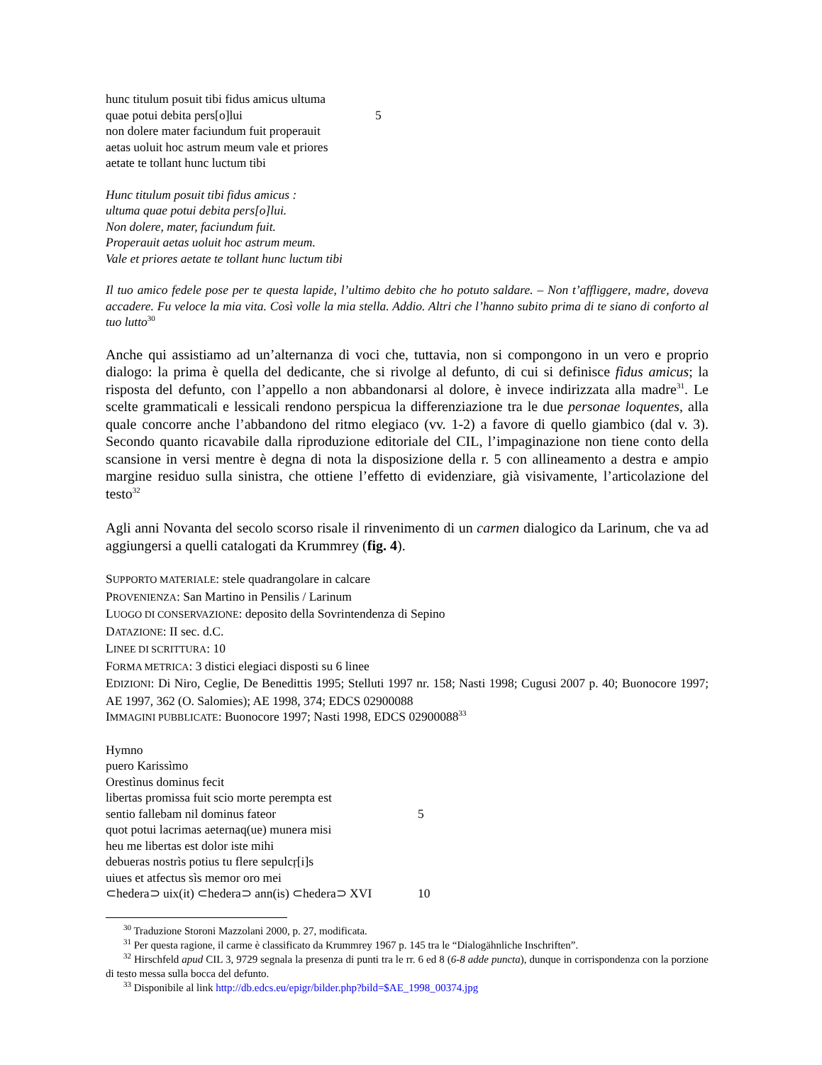hunc titulum posuit tibi fidus amicus ultuma
quae potui debita pers[o]lui 5
non dolere mater faciundum fuit properauit
aetas uoluit hoc astrum meum vale et priores
aetate te tollant hunc luctum tibi
Hunc titulum posuit tibi fidus amicus :
ultuma quae potui debita pers[o]lui.
Non dolere, mater, faciundum fuit.
Properauit aetas uoluit hoc astrum meum.
Vale et priores aetate te tollant hunc luctum tibi
Il tuo amico fedele pose per te questa lapide, l’ultimo debito che ho potuto saldare. – Non t’affliggere, madre, doveva accadere. Fu veloce la mia vita. Così volle la mia stella. Addio. Altri che l’hanno subito prima di te siano di conforto al tuo lutto<sup>30</sup>
Anche qui assistiamo ad un’alternanza di voci che, tuttavia, non si compongono in un vero e proprio dialogo: la prima è quella del dedicante, che si rivolge al defunto, di cui si definisce fidus amicus; la risposta del defunto, con l’appello a non abbandonarsi al dolore, è invece indirizzata alla madre<sup>31</sup>. Le scelte grammaticali e lessicali rendono perspicua la differenziazione tra le due personae loquentes, alla quale concorre anche l’abbandono del ritmo elegiaco (vv. 1-2) a favore di quello giambico (dal v. 3). Secondo quanto ricavabile dalla riproduzione editoriale del CIL, l’impaginazione non tiene conto della scansione in versi mentre è degna di nota la disposizione della r. 5 con allineamento a destra e ampio margine residuo sulla sinistra, che ottiene l’effetto di evidenziare, già visivamente, l’articolazione del testo<sup>32</sup>
Agli anni Novanta del secolo scorso risale il rinvenimento di un carmen dialogico da Larinum, che va ad aggiungersi a quelli catalogati da Krummrey (fig. 4).
SUPPORTO MATERIALE: stele quadrangolare in calcare
PROVENIENZA: San Martino in Pensilis / Larinum
LUOGO DI CONSERVAZIONE: deposito della Sovrintendenza di Sepino
DATAZIONE: II sec. d.C.
LINEE DI SCRITTURA: 10
FORMA METRICA: 3 distici elegiaci disposti su 6 linee
EDIZIONI: Di Niro, Ceglie, De Benedittis 1995; Stelluti 1997 nr. 158; Nasti 1998; Cugusi 2007 p. 40; Buonocore 1997; AE 1997, 362 (O. Salomies); AE 1998, 374; EDCS 02900088
IMMAGINI PUBBLICATE: Buonocore 1997; Nasti 1998, EDCS 02900088<sup>33</sup>
Hymno
puero Karissìmo
Orestìnus dominus fecit
libertas promissa fuit scio morte perempta est
sentio fallebam nil dominus fateor 5
quot potui lacrimas aeternaq(ue) munera misi
heu me libertas est dolor iste mihi
debueras nostrìs potius tu flere sepulcṛ[i]s
uiues et atfectus sìs memor oro mei
⊂hedera⊃ uix(it) ⊂hedera⊃ ann(is) ⊂hedera⊃ XVI 10
<sup>30</sup> Traduzione Storoni Mazzolani 2000, p. 27, modificata.
<sup>31</sup> Per questa ragione, il carme è classificato da Krummrey 1967 p. 145 tra le “Dialogähnliche Inschriften”.
<sup>32</sup> Hirschfeld apud CIL 3, 9729 segnala la presenza di punti tra le rr. 6 ed 8 (6-8 adde puncta), dunque in corrispondenza con la porzione di testo messa sulla bocca del defunto.
<sup>33</sup> Disponibile al link http://db.edcs.eu/epigr/bilder.php?bild=$AE_1998_00374.jpg